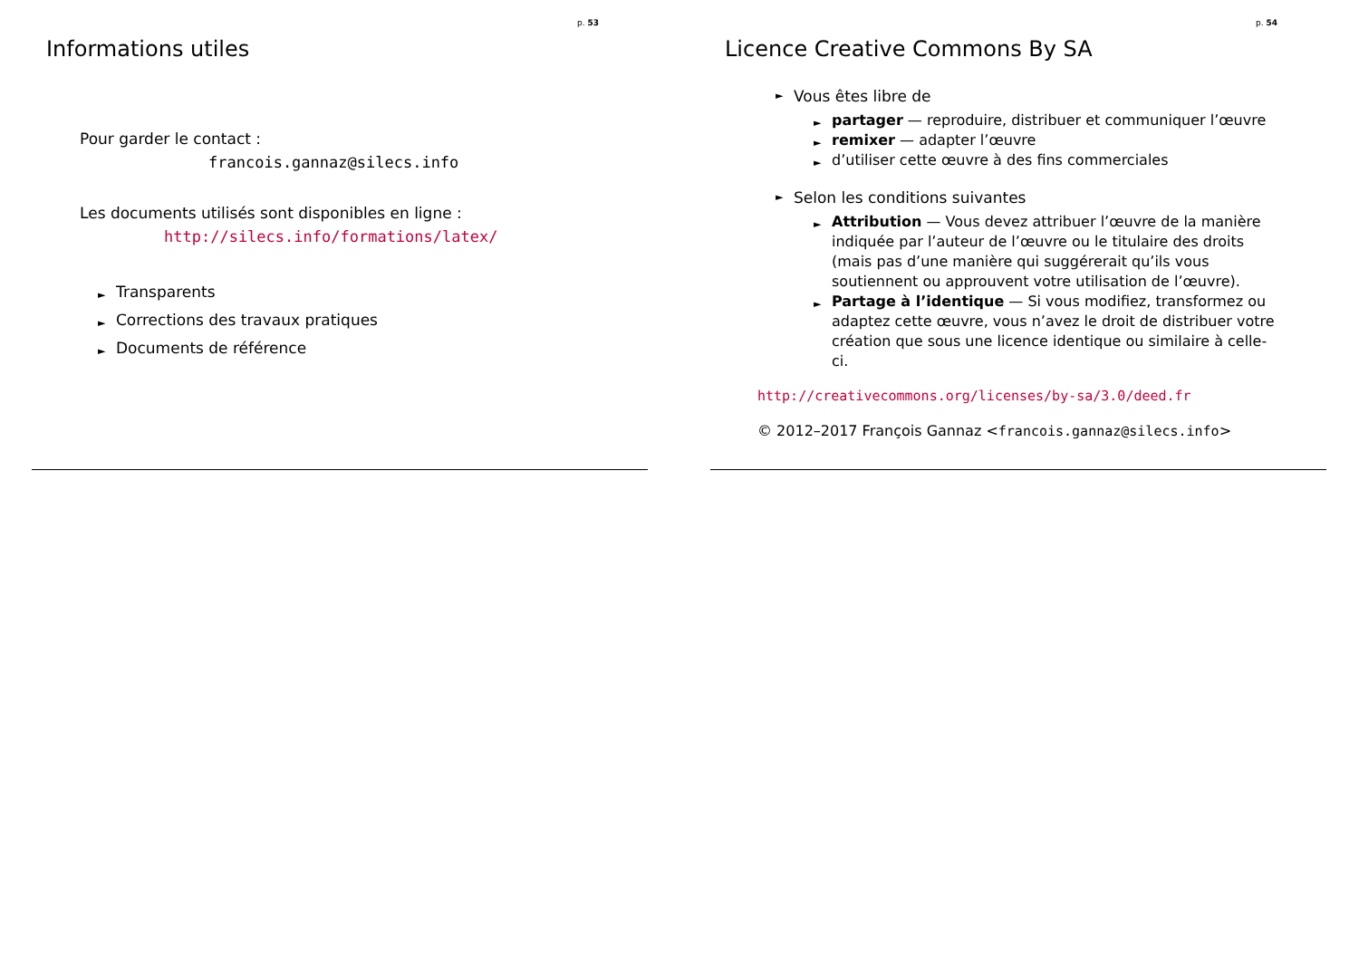p. 53
Informations utiles
Pour garder le contact :
francois.gannaz@silecs.info
Les documents utilisés sont disponibles en ligne :
http://silecs.info/formations/latex/
► Transparents
► Corrections des travaux pratiques
► Documents de référence
p. 54
Licence Creative Commons By SA
► Vous êtes libre de
► partager — reproduire, distribuer et communiquer l’œuvre
► remixer — adapter l’œuvre
► d’utiliser cette œuvre à des fins commerciales
► Selon les conditions suivantes
► Attribution — Vous devez attribuer l’œuvre de la manière indiquée par l’auteur de l’œuvre ou le titulaire des droits (mais pas d’une manière qui suggérerait qu’ils vous soutiennent ou approuvent votre utilisation de l’œuvre).
► Partage à l’identique — Si vous modifiez, transformez ou adaptez cette œuvre, vous n’avez le droit de distribuer votre création que sous une licence identique ou similaire à celle-ci.
http://creativecommons.org/licenses/by-sa/3.0/deed.fr
© 2012–2017 François Gannaz <francois.gannaz@silecs.info>